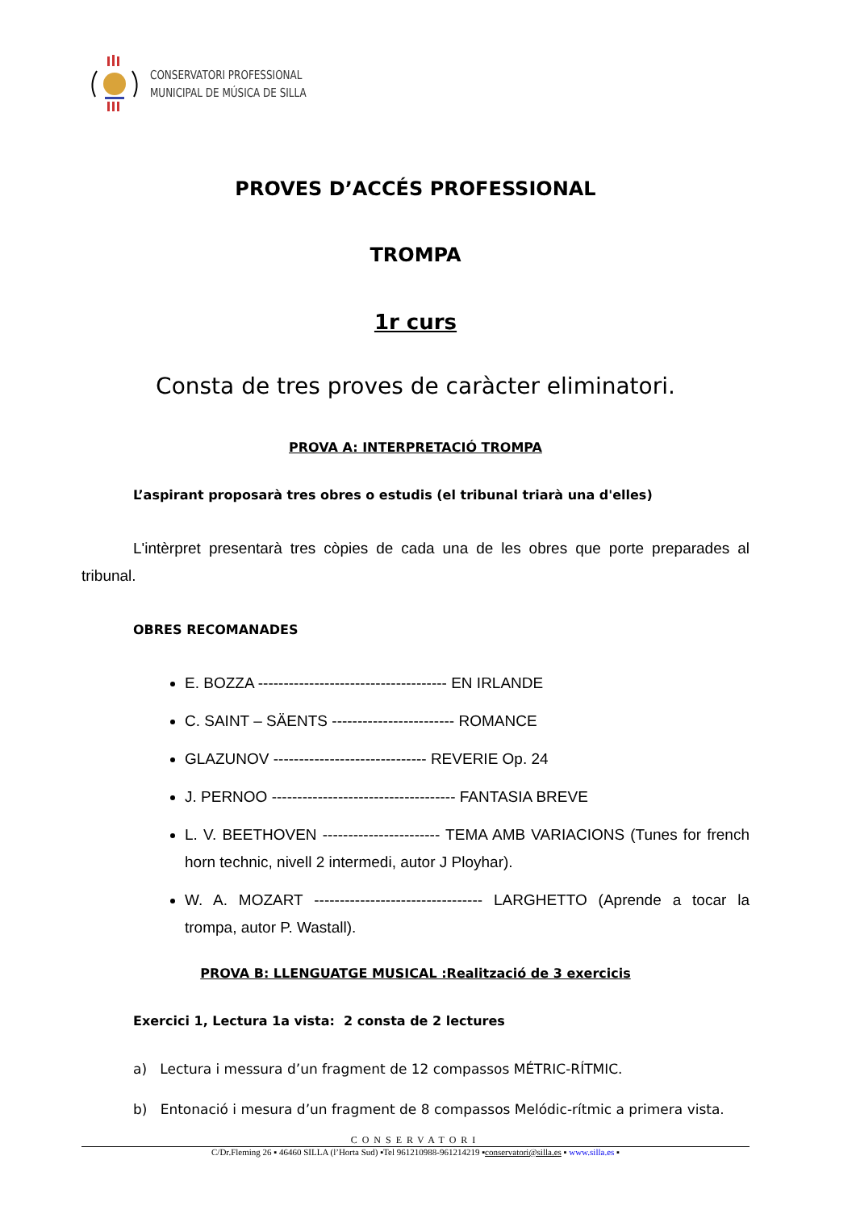CONSERVATORI PROFESSIONAL
MUNICIPAL DE MÚSICA DE SILLA
PROVES D’ACCÉS PROFESSIONAL
TROMPA
1r curs
Consta de tres proves de caràcter eliminatori.
PROVA A: INTERPRETACIÓ TROMPA
L’aspirant proposarà tres obres o estudis (el tribunal triarà una d'elles)
L'intèrpret presentarà tres còpies de cada una de les obres que porte preparades al tribunal.
OBRES RECOMANADES
E. BOZZA ------------------------------------- EN IRLANDE
C. SAINT – SÄENTS ------------------------ ROMANCE
GLAZUNOV ------------------------------ REVERIE Op. 24
J. PERNOO ------------------------------------ FANTASIA BREVE
L. V. BEETHOVEN ----------------------- TEMA AMB VARIACIONS (Tunes for french horn technic, nivell 2 intermedi, autor J Ployhar).
W. A. MOZART --------------------------------- LARGHETTO (Aprende a tocar la trompa, autor P. Wastall).
PROVA B: LLENGUATGE MUSICAL :Realització de 3 exercicis
Exercici 1, Lectura 1a vista: 2 consta de 2 lectures
a) Lectura i messura d’un fragment de 12 compassos MÉTRIC-RÍTMIC.
b) Entonació i mesura d’un fragment de 8 compassos Melódic-rítmic a primera vista.
CONSERVATORI
C/Dr.Fleming 26 ▪ 46460 SILLA (l’Horta Sud) ▪Tel 961210988-961214219 ▪conservatori@silla.es ▪ www.silla.es ▪